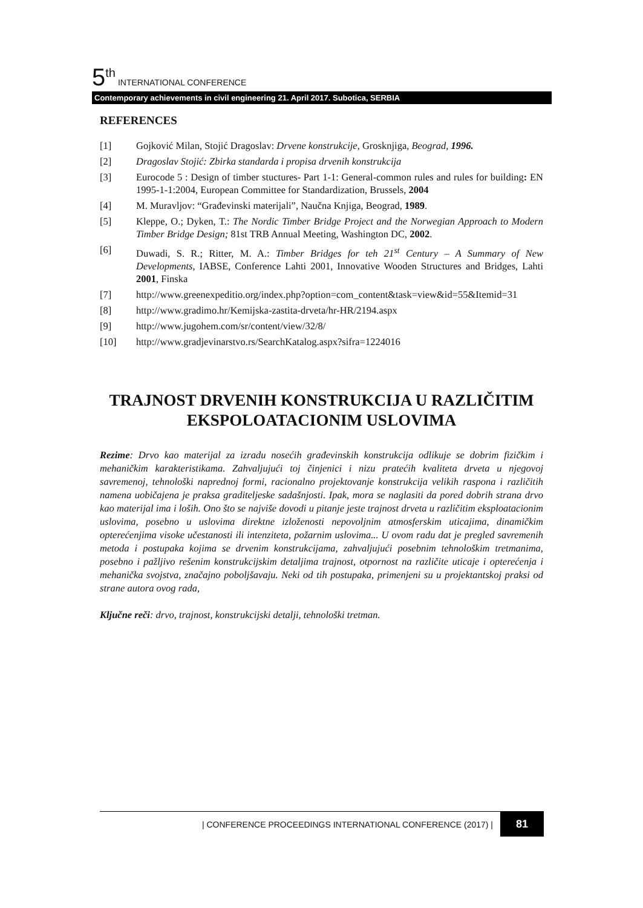5<sup>th</sup> INTERNATIONAL CONFERENCE
Contemporary achievements in civil engineering 21. April 2017. Subotica, SERBIA
REFERENCES
[1] Gojković Milan, Stojić Dragoslav: Drvene konstrukcije, Grosknjiga, Beograd, 1996.
[2] Dragoslav Stojić: Zbirka standarda i propisa drvenih konstrukcija
[3] Eurocode 5 : Design of timber stuctures- Part 1-1: General-common rules and rules for building: EN 1995-1-1:2004, European Committee for Standardization, Brussels, 2004
[4] M. Muravljov: “Građevinski materijali”, Naučna Knjiga, Beograd, 1989.
[5] Kleppe, O.; Dyken, T.: The Nordic Timber Bridge Project and the Norwegian Approach to Modern Timber Bridge Design; 81st TRB Annual Meeting, Washington DC, 2002.
[6] Duwadi, S. R.; Ritter, M. A.: Timber Bridges for teh 21<sup>st</sup> Century – A Summary of New Developments, IABSE, Conference Lahti 2001, Innovative Wooden Structures and Bridges, Lahti 2001, Finska
[7] http://www.greenexpeditio.org/index.php?option=com_content&task=view&id=55&Itemid=31
[8] http://www.gradimo.hr/Kemijska-zastita-drveta/hr-HR/2194.aspx
[9] http://www.jugohem.com/sr/content/view/32/8/
[10] http://www.gradjevinarstvo.rs/SearchKatalog.aspx?sifra=1224016
TRAJNOST DRVENIH KONSTRUKCIJA U RAZLIČITIM EKSPOLOATACIONIM USLOVIMA
Rezime: Drvo kao materijal za izradu nosećih građevinskih konstrukcija odlikuje se dobrim fizičkim i mehaničkim karakteristikama. Zahvaljujući toj činjenici i nizu pratećih kvaliteta drveta u njegovoj savremenoj, tehnološki naprednoj formi, racionalno projektovanje konstrukcija velikih raspona i različitih namena uobičajena je praksa graditeljeske sadašnjosti. Ipak, mora se naglasiti da pored dobrih strana drvo kao materijal ima i loših. Ono što se najviše dovodi u pitanje jeste trajnost drveta u različitim eksploatacionim uslovima, posebno u uslovima direktne izloženosti nepovoljnim atmosferskim uticajima, dinamičkim opterećenjima visoke učestanosti ili intenziteta, požarnim uslovima... U ovom radu dat je pregled savremenih metoda i postupaka kojima se drvenim konstrukcijama, zahvaljujući posebnim tehnološkim tretmanima, posebno i pažljivo rešenim konstrukcijskim detaljima trajnost, otpornost na različite uticaje i opterećenja i mehanička svojstva, značajno poboljšavaju. Neki od tih postupaka, primenjeni su u projektantskoj praksi od strane autora ovog rada,
Ključne reči: drvo, trajnost, konstrukcijski detalji, tehnološki tretman.
| CONFERENCE PROCEEDINGS INTERNATIONAL CONFERENCE (2017) | 81